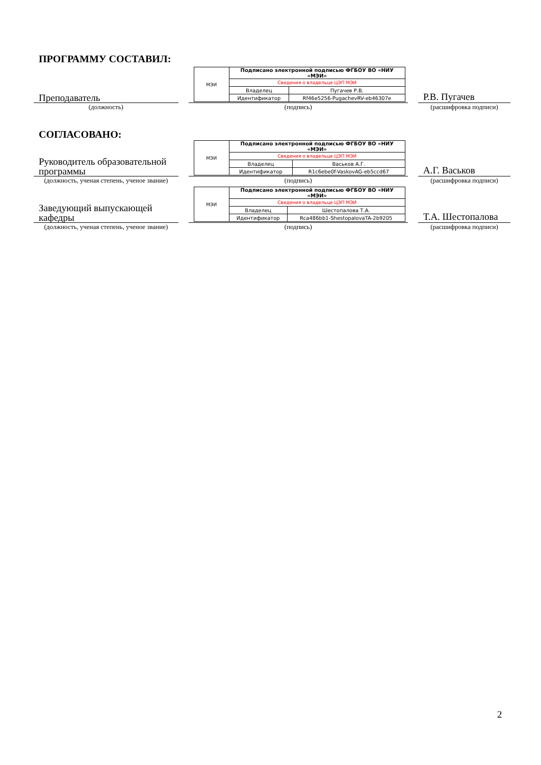ПРОГРАММУ СОСТАВИЛ:
Преподаватель
| МЭИ | Подписано электронной подписью ФГБОУ ВО «НИУ «МЭИ» | |
| | Сведения о владельце ЦЭП МЭИ | |
| | Владелец | Пугачев Р.В. |
| | Идентификатор | Rf46e5256-PugachevRV-eb46307e |
Р.В. Пугачев
(должность) (подпись) (расшифровка подписи)
СОГЛАСОВАНО:
Руководитель образовательной программы
| МЭИ | Подписано электронной подписью ФГБОУ ВО «НИУ «МЭИ» | |
| | Сведения о владельце ЦЭП МЭИ | |
| | Владелец | Васьков А.Г. |
| | Идентификатор | R1c6ebe0f-VaskovAG-eb5ccd67 |
А.Г. Васьков
(должность, ученая степень, ученое звание)
(подпись) (расшифровка подписи)
Заведующий выпускающей кафедры
| МЭИ | Подписано электронной подписью ФГБОУ ВО «НИУ «МЭИ» | |
| | Сведения о владельце ЦЭП МЭИ | |
| | Владелец | Шестопалова Т.А. |
| | Идентификатор | Rca486bb1-ShestopalovaTA-2b9205 |
Т.А. Шестопалова
(должность, ученая степень, ученое звание)
(подпись) (расшифровка подписи)
2